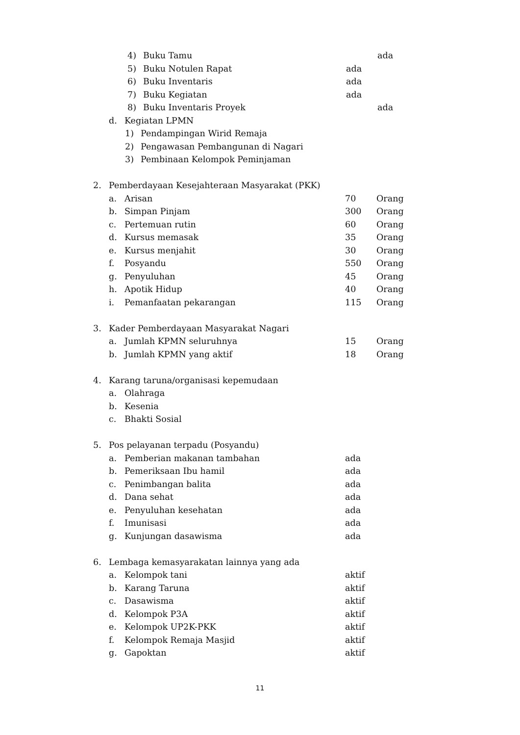4) Buku Tamu ada
5) Buku Notulen Rapat ada
6) Buku Inventaris ada
7) Buku Kegiatan ada
8) Buku Inventaris Proyek ada
d. Kegiatan LPMN
1) Pendampingan Wirid Remaja
2) Pengawasan Pembangunan di Nagari
3) Pembinaan Kelompok Peminjaman
2. Pemberdayaan Kesejahteraan Masyarakat (PKK)
a. Arisan 70 Orang
b. Simpan Pinjam 300 Orang
c. Pertemuan rutin 60 Orang
d. Kursus memasak 35 Orang
e. Kursus menjahit 30 Orang
f. Posyandu 550 Orang
g. Penyuluhan 45 Orang
h. Apotik Hidup 40 Orang
i. Pemanfaatan pekarangan 115 Orang
3. Kader Pemberdayaan Masyarakat Nagari
a. Jumlah KPMN seluruhnya 15 Orang
b. Jumlah KPMN yang aktif 18 Orang
4. Karang taruna/organisasi kepemudaan
a. Olahraga
b. Kesenia
c. Bhakti Sosial
5. Pos pelayanan terpadu (Posyandu)
a. Pemberian makanan tambahan ada
b. Pemeriksaan Ibu hamil ada
c. Penimbangan balita ada
d. Dana sehat ada
e. Penyuluhan kesehatan ada
f. Imunisasi ada
g. Kunjungan dasawisma ada
6. Lembaga kemasyarakatan lainnya yang ada
a. Kelompok tani aktif
b. Karang Taruna aktif
c. Dasawisma aktif
d. Kelompok P3A aktif
e. Kelompok UP2K-PKK aktif
f. Kelompok Remaja Masjid aktif
g. Gapoktan aktif
11